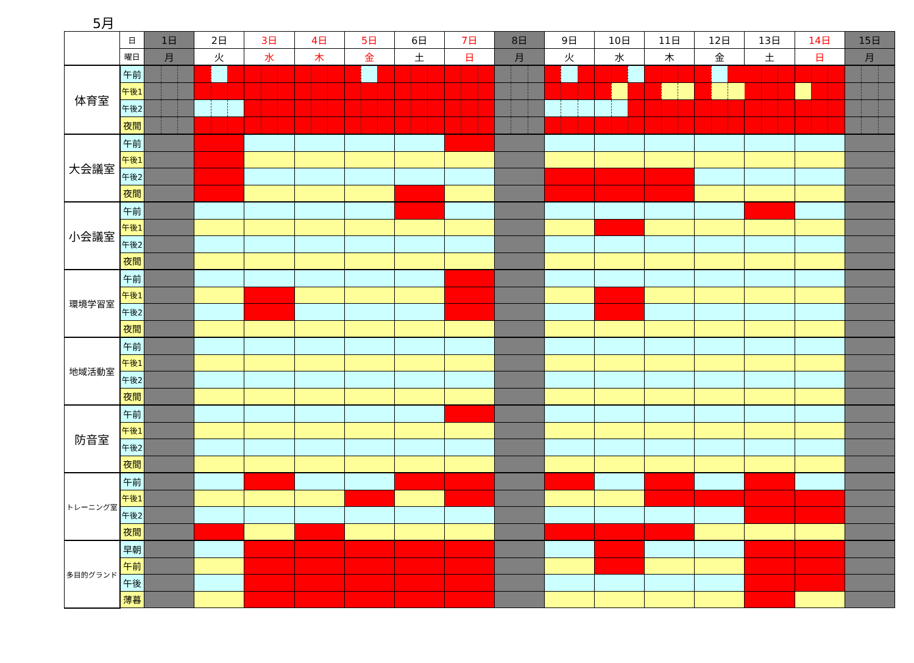5月
| | 日 | 1日 | 2日 | 3日 | 4日 | 5日 | 6日 | 7日 | 8日 | 9日 | 10日 | 11日 | 12日 | 13日 | 14日 | 15日 |
| | 曜日 | 月 | 火 | 水 | 木 | 金 | 土 | 日 | 月 | 火 | 水 | 木 | 金 | 土 | 日 | 月 |
| 体育室 | 午前 | | | | | | | | | | | | | | | |
| | 午後1 | | | | | | | | | | | | | | | |
| | 午後2 | | | | | | | | | | | | | | | |
| | 夜間 | | | | | | | | | | | | | | | |
| 大会議室 | 午前 | | | | | | | | | | | | | | | |
| | 午後1 | | | | | | | | | | | | | | | |
| | 午後2 | | | | | | | | | | | | | | | |
| | 夜間 | | | | | | | | | | | | | | | |
| 小会議室 | 午前 | | | | | | | | | | | | | | | |
| | 午後1 | | | | | | | | | | | | | | | |
| | 午後2 | | | | | | | | | | | | | | | |
| | 夜間 | | | | | | | | | | | | | | | |
| 環境学習室 | 午前 | | | | | | | | | | | | | | | |
| | 午後1 | | | | | | | | | | | | | | | |
| | 午後2 | | | | | | | | | | | | | | | |
| | 夜間 | | | | | | | | | | | | | | | |
| 地域活動室 | 午前 | | | | | | | | | | | | | | | |
| | 午後1 | | | | | | | | | | | | | | | |
| | 午後2 | | | | | | | | | | | | | | | |
| | 夜間 | | | | | | | | | | | | | | | |
| 防音室 | 午前 | | | | | | | | | | | | | | | |
| | 午後1 | | | | | | | | | | | | | | | |
| | 午後2 | | | | | | | | | | | | | | | |
| | 夜間 | | | | | | | | | | | | | | | |
| トレーニング室 | 午前 | | | | | | | | | | | | | | | |
| | 午後1 | | | | | | | | | | | | | | | |
| | 午後2 | | | | | | | | | | | | | | | |
| | 夜間 | | | | | | | | | | | | | | | |
| 多目的グランド | 早朝 | | | | | | | | | | | | | | | |
| | 午前 | | | | | | | | | | | | | | | |
| | 午後 | | | | | | | | | | | | | | | |
| | 薄暮 | | | | | | | | | | | | | | | |